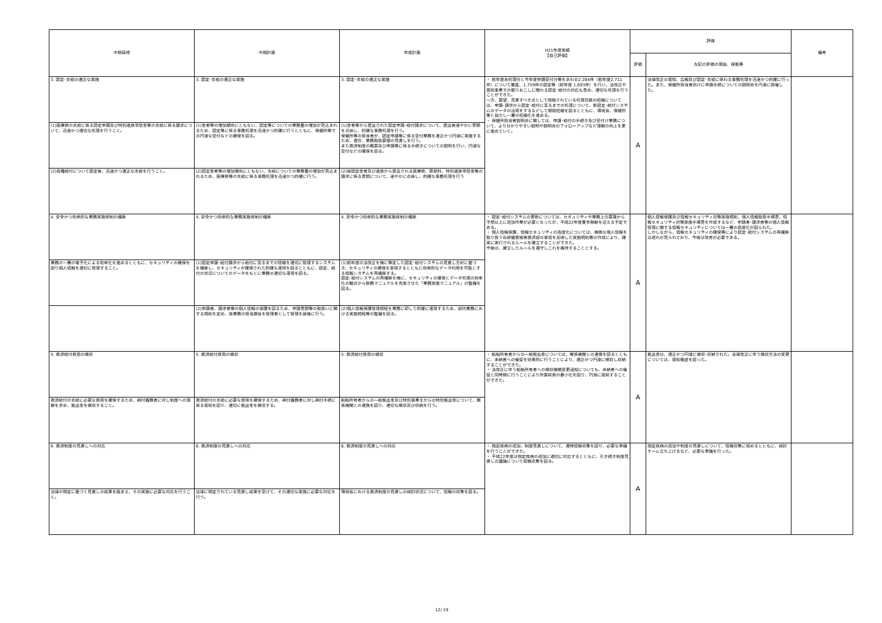| 中期目標 | 中期計画 | 年度計画 | H21年度実績 【自己評価】 | 評価 | | 備考 |
| --- | --- | --- | --- | --- | --- | --- |
| | | | | 評価 | 左記の評価の理由、根拠等 | |
| 3. 認定･支給の適正な実施 | 3. 認定･支給の適正な実施 | 3. 認定･支給の適正な実施 | ・ 前年度未処理分と今年度申請受付分等をあわせ2,284件（前年度2,711件）について審査、1,759件の認定等（前年度 1,693件）を行い、法改正や周知事業での掘りおこしに関わる認定･給付の対応も含め、適切な処理を行うことができた。 一方、要望、見直すべき点として指摘されている処理日数の短縮については、申請･請求から認定･給付に至るまでの処理について、新認定･給付システムのデータの活用をするなどして期間短縮を図るとともに、環境省、保健所等と協力し一層の短縮化を進める。 ・ 保健所担当者説明会に関しては、申請･給付の手続き及び受付け業務について、より分かりやすい説明や説明会のフォローアップなど理解の向上を更に進めていく。 | A | 法律改正の周知、広報及び認定･支給に係わる事務処理を迅速かつ的確に行った。また、保健所担当者向けに申請手続についての説明会を円滑に開催した。 | |
| (1)医療費の支給に係る認定申請及び特別遺族弔慰金等の支給に係る請求について、迅速かつ適切な処理を行うこと。 | (1)患者等の増加傾向にともない、認定等についての業務量の増加が見込まれるため、認定等に係る事務処理を迅速かつ的確に行うとともに、保健所等での円滑な受付などの確保を図る。 | (1)患者等から提出された認定申請･給付請求について、提出後速やかに書類を点検し、的確な事務処理を行う。 保健所等の担当者が、認定申請等に係る受付業務を適正かつ円滑に実施するため、適宜、業務取扱要領の見直しを行う。 また救済制度の概要及び申請等に係る手続きについての説明を行い、円滑な受付などの確保を図る。 | | | | |
| (2)各種給付について認定後、迅速かつ適正な支給を行うこと。 | (2)認定患者等の増加傾向にともない、支給についての業務量の増加が見込まれるため、医療費等の支給に係る事務処理を迅速かつ的確に行う。 | (2)被認定患者及び遺族から提出される医療費、葬祭料、特別遺族弔慰金等の請求に係る書類について、速やかに点検し、的確な事務処理を行う | | | | |
| 4. 安全かつ効率的な業務実施体制の構築 | 4. 安全かつ効率的な業務実施体制の構築 | 4. 安全かつ効率的な業務実施体制の構築 | ・ 認定･給付システムの更新については、セキュリティや業務上の要請から予想以上に追加作業が必要となったが、平成22年度夏本稼動を迎える予定である。 ・ 個人情報保護、情報セキュリティの高度化については、機微な個人情報を取り扱う石綿健康被害救済部の事情を反映した実施規則等の作成により、確実に実行されるルールを確立することができた。 今後は、確立したルールを遵守しこれを維持することとする。 | A | 個人情報保護及び情報セキュリティ対策実施規則、個人情報取扱手順書、情報セキュリティ対策実施手順書を作成するなど、申請者･請求者等の個人情報管理に関する情報セキュリティについては一層の高度化が図られた。 しかしながら、情報セキュリティの確保等により認定･給付システムの再構築は遅れが見られており、今後は改善が必要である。 | |
| 業務の一層の電子化による効率化を進めるとともに、セキュリティの確保を図り個人情報を適切に管理すること。 | (1)認定申請･給付請求から給付に至るまでの情報を適切に管理するシステムを構築し、セキュリティが確保された的確な運用を図るとともに、認定、給付の状況についてのデータをもとに業務の適切な運用を図る。 | (1)前年度の法改正を機に策定した認定･給付システムの見直し方針に基づき、セキュリティの確保を重視するとともに効率的なデータ利用を可能とする情報システムを再構築する。 認定･給付システムの再構築を機に、セキュリティの確保とデータ処理の効率化の観点から執務マニュアルを充実させた「業務実施マニュアル」の整備を図る。 | | | | |
| | (2)申請者、請求者等の個人情報の保護を図るため、申請書類等の取扱いに関する規則を定め、各業務の担当課長を管理者として管理を厳格に行う。 | (2)個人情報保護管理規程を業務に即して的確に運用するため、部内業務における実施規程等の整備を図る。 | | | | |
| 5. 救済給付費用の徴収 | 5. 救済給付費用の徴収 | 5. 救済給付費用の徴収 | ・ 船舶所有者からの一般拠出金については、関係機関との連携を図るとともに、未納者への催促を効果的に行うことにより、適正かつ円滑に徴収し収納することができた。 ・ 法改正に伴う船舶所有者への徴収機関変更通知についても、未納者への催促と同時期に行うことにより所要経費の最小化を図り、円滑に周知することができた。 | A | 拠出金は、適正かつ円滑に徴収･収納された。法律改正に伴う徴収方法の変更については、周知徹底を図った。 | |
| 救済給付の支給に必要な費用を確保するため、納付義務者に対し制度への理解を求め、拠出金を徴収すること。 | 救済給付の支給に必要な費用を確保するため、納付義務者に対し納付手続に係る周知を図り、適切に拠出金を徴収する。 | 船舶所有者からの一般拠出金及び特別事業主からの特別拠出金について、関係機関との連携を図り、適切な徴収及び収納を行う。 | | | | |
| 6. 救済制度の見直しへの対応 | 6. 救済制度の見直しへの対応 | 6. 救済制度の見直しへの対応 | ・ 指定疾病の追加、制度見直しについて、適時情報収集を図り、必要な準備を行うことができた。 ・ 平成22年度は指定疾病の追加に適切に対応するとともに、引き続き制度見直しの議論について情報収集を図る。 | A | 指定疾病の追加や制度の見直しについて、情報収集に努めるとともに、検討チーム立ち上げるなど、必要な準備を行った。 | |
| 法律の規定に基づく見直しの結果を踏まえ、その実施に必要な対応を行うこと。 | 法律に規定されている見直し結果を受けて、その適切な実施に必要な対応を行う。 | 環境省における救済制度の見直しの検討状況について、情報の収集を図る。 | | | | |
12/ 19